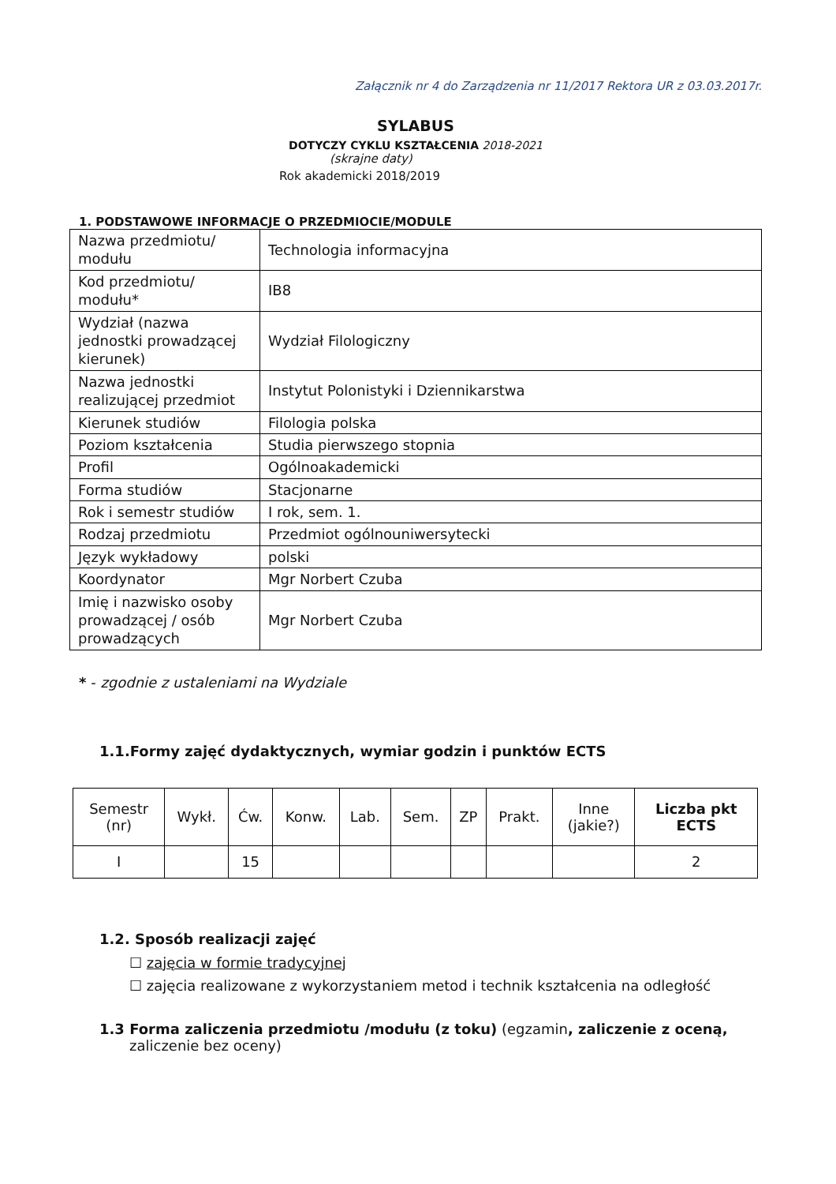Załącznik nr 4 do Zarządzenia nr 11/2017 Rektora UR z 03.03.2017r.
SYLABUS
DOTYCZY CYKLU KSZTAŁCENIA 2018-2021
(skrajne daty)
Rok akademicki 2018/2019
1. PODSTAWOWE INFORMACJE O PRZEDMIOCIE/MODULE
| Nazwa przedmiotu/ modułu | Technologia informacyjna |
| Kod przedmiotu/ modułu* | IB8 |
| Wydział (nazwa jednostki prowadzącej kierunek) | Wydział Filologiczny |
| Nazwa jednostki realizującej przedmiot | Instytut Polonistyki i Dziennikarstwa |
| Kierunek studiów | Filologia polska |
| Poziom kształcenia | Studia pierwszego stopnia |
| Profil | Ogólnoakademicki |
| Forma studiów | Stacjonarne |
| Rok i semestr studiów | I rok, sem. 1. |
| Rodzaj przedmiotu | Przedmiot ogólnouniwersytecki |
| Język wykładowy | polski |
| Koordynator | Mgr Norbert Czuba |
| Imię i nazwisko osoby prowadzącej / osób prowadzących | Mgr Norbert Czuba |
* - zgodnie z ustaleniami na Wydziale
1.1.Formy zajęć dydaktycznych, wymiar godzin i punktów ECTS
| Semestr (nr) | Wykł. | Ćw. | Konw. | Lab. | Sem. | ZP | Prakt. | Inne (jakie?) | Liczba pkt ECTS |
| --- | --- | --- | --- | --- | --- | --- | --- | --- | --- |
| I | | 15 | | | | | | | 2 |
1.2. Sposób realizacji zajęć
☐ zajęcia w formie tradycyjnej
☐ zajęcia realizowane z wykorzystaniem metod i technik kształcenia na odległość
1.3 Forma zaliczenia przedmiotu /modułu (z toku) (egzamin, zaliczenie z oceną, zaliczenie bez oceny)